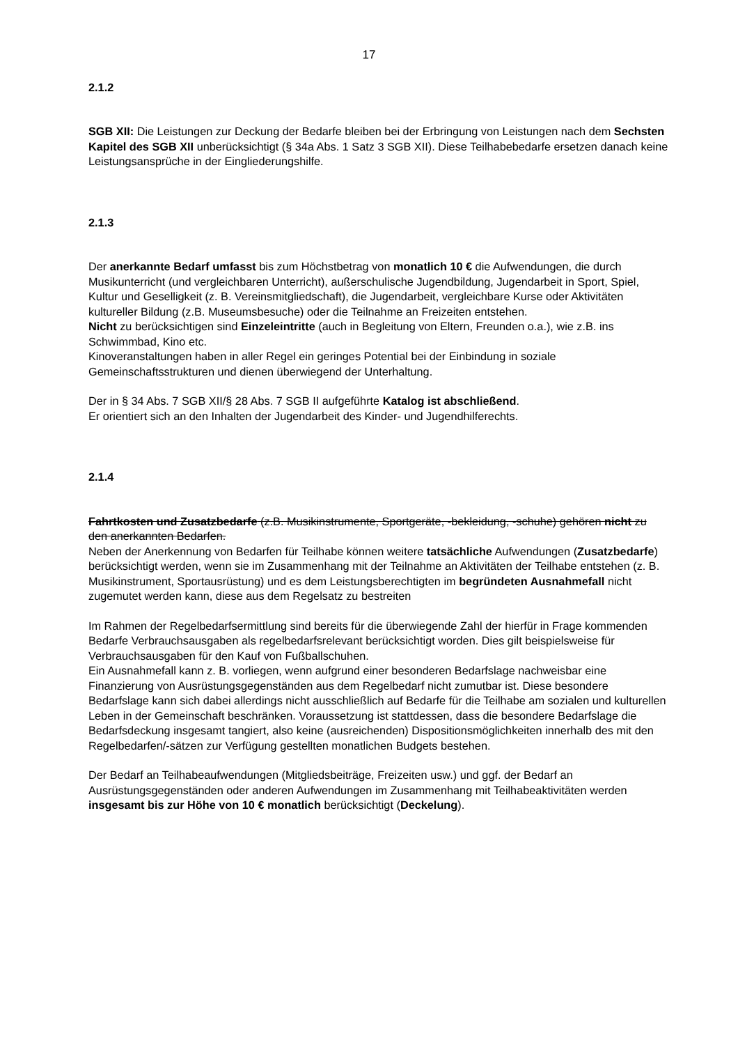17
2.1.2
SGB XII: Die Leistungen zur Deckung der Bedarfe bleiben bei der Erbringung von Leistungen nach dem Sechsten Kapitel des SGB XII unberücksichtigt (§ 34a Abs. 1 Satz 3 SGB XII). Diese Teilhabebedarfe ersetzen danach keine Leistungsansprüche in der Eingliederungshilfe.
2.1.3
Der anerkannte Bedarf umfasst bis zum Höchstbetrag von monatlich 10 € die Aufwendungen, die durch Musikunterricht (und vergleichbaren Unterricht), außerschulische Jugendbildung, Jugendarbeit in Sport, Spiel, Kultur und Geselligkeit (z. B. Vereinsmitgliedschaft), die Jugendarbeit, vergleichbare Kurse oder Aktivitäten kultureller Bildung (z.B. Museumsbesuche) oder die Teilnahme an Freizeiten entstehen.
Nicht zu berücksichtigen sind Einzeleintritte (auch in Begleitung von Eltern, Freunden o.a.), wie z.B. ins Schwimmbad, Kino etc.
Kinoveranstaltungen haben in aller Regel ein geringes Potential bei der Einbindung in soziale Gemeinschaftsstrukturen und dienen überwiegend der Unterhaltung.
Der in § 34 Abs. 7 SGB XII/§ 28 Abs. 7 SGB II aufgeführte Katalog ist abschließend.
Er orientiert sich an den Inhalten der Jugendarbeit des Kinder- und Jugendhilferechts.
2.1.4
Fahrtkosten und Zusatzbedarfe (z.B. Musikinstrumente, Sportgeräte, -bekleidung, -schuhe) gehören nicht zu den anerkannten Bedarfen.
Neben der Anerkennung von Bedarfen für Teilhabe können weitere tatsächliche Aufwendungen (Zusatzbedarfe) berücksichtigt werden, wenn sie im Zusammenhang mit der Teilnahme an Aktivitäten der Teilhabe entstehen (z. B. Musikinstrument, Sportausrüstung) und es dem Leistungsberechtigten im begründeten Ausnahmefall nicht zugemutet werden kann, diese aus dem Regelsatz zu bestreiten
Im Rahmen der Regelbedarfsermittlung sind bereits für die überwiegende Zahl der hierfür in Frage kommenden Bedarfe Verbrauchsausgaben als regelbedarfsrelevant berücksichtigt worden. Dies gilt beispielsweise für Verbrauchsausgaben für den Kauf von Fußballschuhen.
Ein Ausnahmefall kann z. B. vorliegen, wenn aufgrund einer besonderen Bedarfslage nachweisbar eine Finanzierung von Ausrüstungsgegenständen aus dem Regelbedarf nicht zumutbar ist. Diese besondere Bedarfslage kann sich dabei allerdings nicht ausschließlich auf Bedarfe für die Teilhabe am sozialen und kulturellen Leben in der Gemeinschaft beschränken. Voraussetzung ist stattdessen, dass die besondere Bedarfslage die Bedarfsdeckung insgesamt tangiert, also keine (ausreichenden) Dispositionsmöglichkeiten innerhalb des mit den Regelbedarfen/-sätzen zur Verfügung gestellten monatlichen Budgets bestehen.
Der Bedarf an Teilhabeaufwendungen (Mitgliedsbeiträge, Freizeiten usw.) und ggf. der Bedarf an Ausrüstungsgegenständen oder anderen Aufwendungen im Zusammenhang mit Teilhabeaktivitäten werden insgesamt bis zur Höhe von 10 € monatlich berücksichtigt (Deckelung).